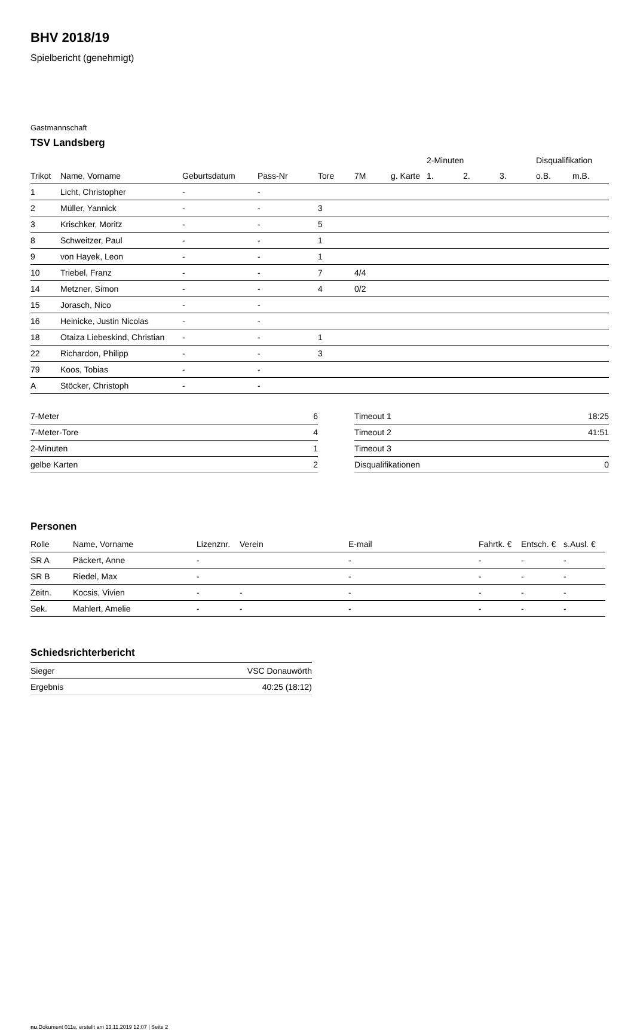BHV 2018/19
Spielbericht (genehmigt)
Gastmannschaft
TSV Landsberg
| | | | | | | | 2-Minuten | | | Disqualifikation | |
| --- | --- | --- | --- | --- | --- | --- | --- | --- | --- | --- | --- |
| Trikot | Name, Vorname | Geburtsdatum | Pass-Nr | Tore | 7M | g. Karte | 1. | 2. | 3. | o.B. | m.B. |
| 1 | Licht, Christopher | - | - | | | | | | | | |
| 2 | Müller, Yannick | - | - | 3 | | | | | | | |
| 3 | Krischker, Moritz | - | - | 5 | | | | | | | |
| 8 | Schweitzer, Paul | - | - | 1 | | | | | | | |
| 9 | von Hayek, Leon | - | - | 1 | | | | | | | |
| 10 | Triebel, Franz | - | - | 7 | 4/4 | | | | | | |
| 14 | Metzner, Simon | - | - | 4 | 0/2 | | | | | | |
| 15 | Jorasch, Nico | - | - | | | | | | | | |
| 16 | Heinicke, Justin Nicolas | - | - | | | | | | | | |
| 18 | Otaiza Liebeskind, Christian | - | - | 1 | | | | | | | |
| 22 | Richardon, Philipp | - | - | 3 | | | | | | | |
| 79 | Koos, Tobias | - | - | | | | | | | | |
| A | Stöcker, Christoph | - | - | | | | | | | | |
| 7-Meter | 6 |
| 7-Meter-Tore | 4 |
| 2-Minuten | 1 |
| gelbe Karten | 2 |
| Timeout 1 | 18:25 |
| Timeout 2 | 41:51 |
| Timeout 3 | |
| Disqualifikationen | 0 |
Personen
| Rolle | Name, Vorname | Lizenznr. | Verein | E-mail | Fahrtk. € | Entsch. € | s.Ausl. € |
| --- | --- | --- | --- | --- | --- | --- | --- |
| SR A | Päckert, Anne | - | | - | - | - | - |
| SR B | Riedel, Max | - | | - | - | - | - |
| Zeitn. | Kocsis, Vivien | - | - | - | - | - | - |
| Sek. | Mahlert, Amelie | - | - | - | - | - | - |
Schiedsrichterbericht
| Sieger | VSC Donauwörth |
| Ergebnis | 40:25 (18:12) |
nu.Dokument 011e, erstellt am 13.11.2019 12:07 | Seite 2